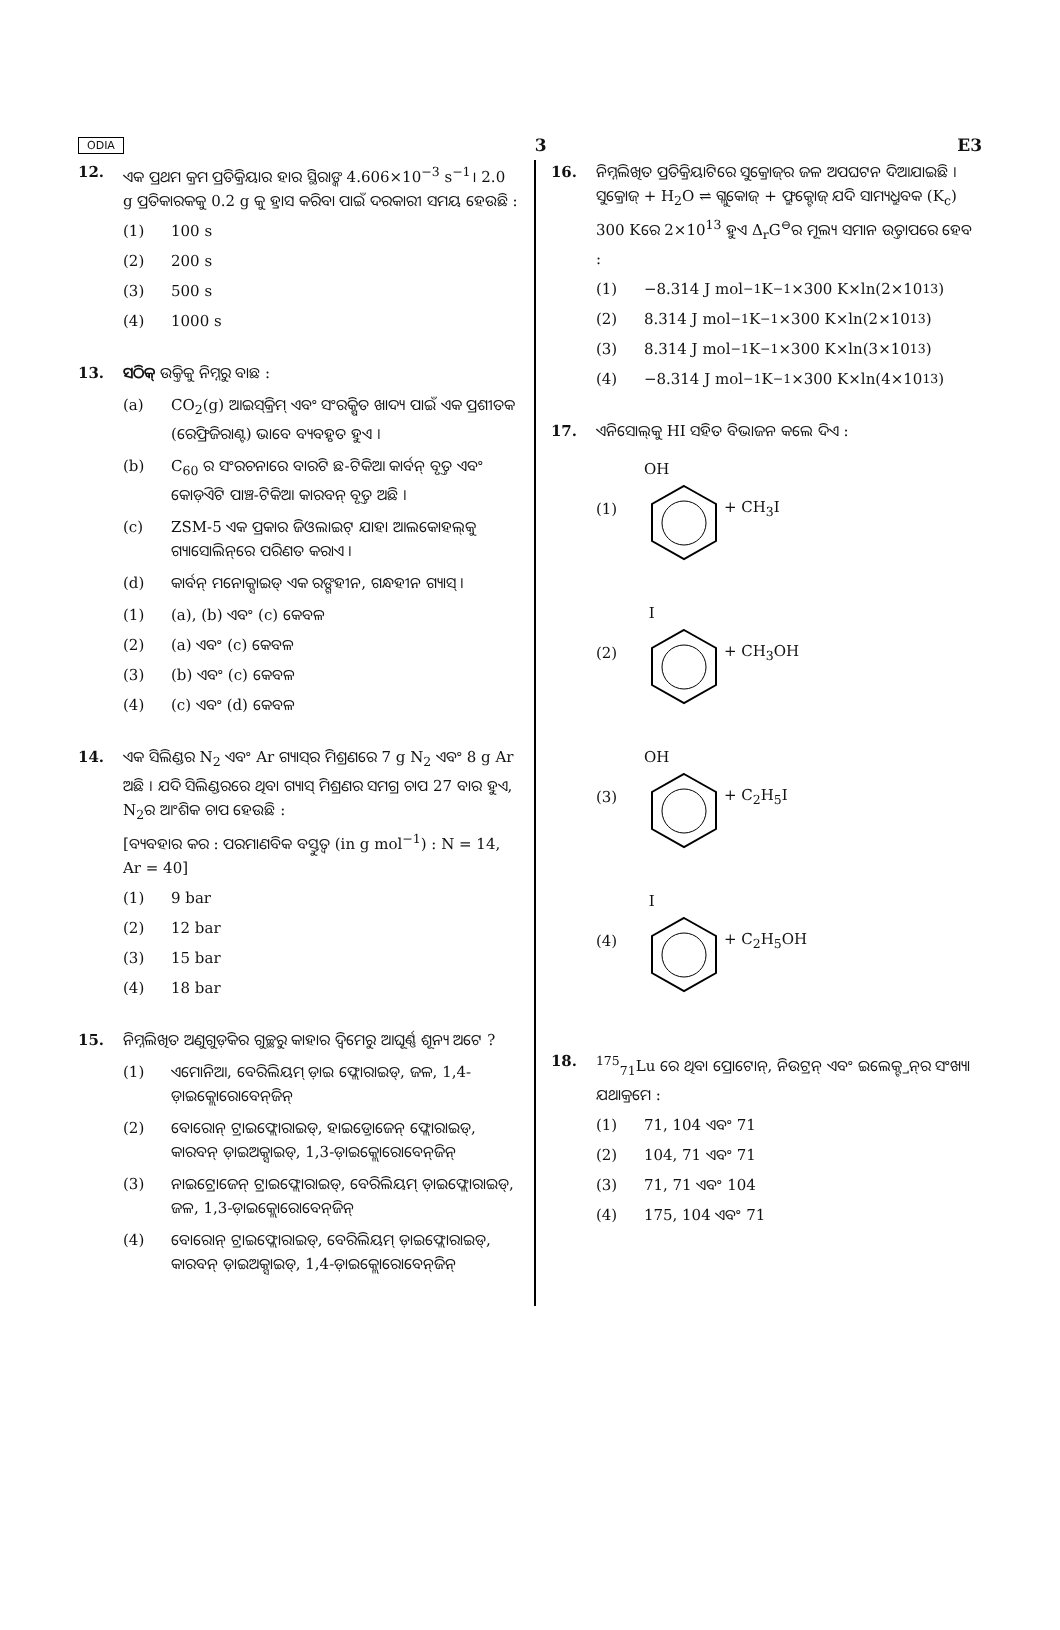ODIA 3 E3
12. ଏକ ପ୍ରଥମ କ୍ରମ ପ୍ରତିକ୍ରିୟାର ହାର ସ୍ଥିରାଙ୍କ 4.606×10<sup>−3</sup> s<sup>−1</sup>। 2.0 g ପ୍ରତିକାରକକୁ 0.2 g କୁ ହ୍ରାସ କରିବା ପାଇଁ ଦରକାରୀ ସମୟ ହେଉଛି :
(1) 100 s
(2) 200 s
(3) 500 s
(4) 1000 s
13. ସଠିକ୍ ଉକ୍ତିକୁ ନିମ୍ନରୁ ବାଛ :
(a) CO<sub>2</sub>(g) ଆଇସ୍‌କ୍ରିମ୍ ଏବଂ ସଂରକ୍ଷିତ ଖାଦ୍ୟ ପାଇଁ ଏକ ପ୍ରଶୀତକ (ରେଫ୍ରିଜିରାଣ୍ଟ) ଭାବେ ବ୍ୟବହୃତ ହୁଏ ।
(b) C<sub>60</sub> ର ସଂରଚନାରେ ବାରଟି ଛ-ଟିକିଆ କାର୍ବନ୍ ବୃତ୍ତ ଏବଂ କୋଡ଼ିଏଟି ପାଞ୍ଚ-ଟିକିଆ କାରବନ୍ ବୃତ୍ତ ଅଛି ।
(c) ZSM-5 ଏକ ପ୍ରକାର ଜିଓଲାଇଟ୍ ଯାହା ଆଲକୋହଲ୍‌କୁ ଗ୍ୟାସୋଲିନ୍‌ରେ ପରିଣତ କରାଏ ।
(d) କାର୍ବନ୍ ମନୋକ୍ସାଇଡ୍ ଏକ ରଙ୍ଗହୀନ, ଗନ୍ଧହୀନ ଗ୍ୟାସ୍ ।
(1) (a), (b) ଏବଂ (c) କେବଳ
(2) (a) ଏବଂ (c) କେବଳ
(3) (b) ଏବଂ (c) କେବଳ
(4) (c) ଏବଂ (d) କେବଳ
14. ଏକ ସିଲିଣ୍ଡର N<sub>2</sub> ଏବଂ Ar ଗ୍ୟାସ୍‌ର ମିଶ୍ରଣରେ 7 g N<sub>2</sub> ଏବଂ 8 g Ar ଅଛି । ଯଦି ସିଲିଣ୍ଡରରେ ଥିବା ଗ୍ୟାସ୍ ମିଶ୍ରଣର ସମଗ୍ର ଚାପ 27 ବାର ହୁଏ, N<sub>2</sub>ର ଆଂଶିକ ଚାପ ହେଉଛି :
[ବ୍ୟବହାର କର : ପରମାଣବିକ ବସ୍ତୁତ୍ୱ (in g mol<sup>−1</sup>) : N = 14, Ar = 40]
(1) 9 bar
(2) 12 bar
(3) 15 bar
(4) 18 bar
15. ନିମ୍ନଲିଖିତ ଅଣୁଗୁଡ଼ିକର ଗୁଚ୍ଛରୁ କାହାର ଦ୍ୱିମେରୁ ଆଘୂର୍ଣ୍ଣ ଶୂନ୍ୟ ଅଟେ ?
(1) ଏମୋନିଆ, ବେରିଲିୟମ୍ ଡ଼ାଇ ଫ୍ଲୋରାଇଡ୍, ଜଳ, 1,4-ଡ଼ାଇକ୍ଲୋରୋବେନ୍‌ଜିନ୍
(2) ବୋରୋନ୍ ଟ୍ରାଇଫ୍ଲୋରାଇଡ୍, ହାଇଡ୍ରୋଜେନ୍ ଫ୍ଲୋରାଇଡ୍, କାରବନ୍ ଡ଼ାଇଅକ୍ସାଇଡ୍, 1,3-ଡ଼ାଇକ୍ଲୋରୋବେନ୍‌ଜିନ୍
(3) ନାଇଟ୍ରୋଜେନ୍ ଟ୍ରାଇଫ୍ଲୋରାଇଡ୍, ବେରିଲିୟମ୍ ଡ଼ାଇଫ୍ଲୋରାଇଡ୍, ଜଳ, 1,3-ଡ଼ାଇକ୍ଲୋରୋବେନ୍‌ଜିନ୍
(4) ବୋରୋନ୍ ଟ୍ରାଇଫ୍ଲୋରାଇଡ୍, ବେରିଲିୟମ୍ ଡ଼ାଇଫ୍ଲୋରାଇଡ୍, କାରବନ୍ ଡ଼ାଇଅକ୍ସାଇଡ୍, 1,4-ଡ଼ାଇକ୍ଲୋରୋବେନ୍‌ଜିନ୍
16. ନିମ୍ନଲିଖିତ ପ୍ରତିକ୍ରିୟାଟିରେ ସୁକ୍ରୋଜ୍‌ର ଜଳ ଅପଘଟନ ଦିଆଯାଇଛି । ସୁକ୍ରୋଜ୍ + H<sub>2</sub>O ⇌ ଗ୍ଲୁକୋଜ୍ + ଫ୍ରୁକ୍ଟୋଜ୍ ଯଦି ସାମ୍ୟଧ୍ରୁବକ (K<sub>c</sub>) 300 Kରେ 2×10<sup>13</sup> ହୁଏ Δ<sub>r</sub>G<sup>⊖</sup>ର ମୂଲ୍ୟ ସମାନ ଉତ୍ତାପରେ ହେବ :
(1) −8.314 J mol<sup>−1</sup>K<sup>−1</sup>×300 K×ln(2×10<sup>13</sup>)
(2) 8.314 J mol<sup>−1</sup>K<sup>−1</sup>×300 K×ln(2×10<sup>13</sup>)
(3) 8.314 J mol<sup>−1</sup>K<sup>−1</sup>×300 K×ln(3×10<sup>13</sup>)
(4) −8.314 J mol<sup>−1</sup>K<sup>−1</sup>×300 K×ln(4×10<sup>13</sup>)
17. ଏନିସୋଲ୍‌କୁ HI ସହିତ ବିଭାଜନ କଲେ ଦିଏ :
(1) OH + CH<sub>3</sub>I
(2) I + CH<sub>3</sub>OH
(3) OH + C<sub>2</sub>H<sub>5</sub>I
(4) I + C<sub>2</sub>H<sub>5</sub>OH
18. <sup>175</sup> <sub>71</sub>Lu ରେ ଥିବା ପ୍ରୋଟୋନ୍, ନିଉଟ୍ରନ୍ ଏବଂ ଇଲେକ୍ଟ୍ରନ୍‌ର ସଂଖ୍ୟା ଯଥାକ୍ରମେ :
(1) 71, 104 ଏବଂ 71
(2) 104, 71 ଏବଂ 71
(3) 71, 71 ଏବଂ 104
(4) 175, 104 ଏବଂ 71